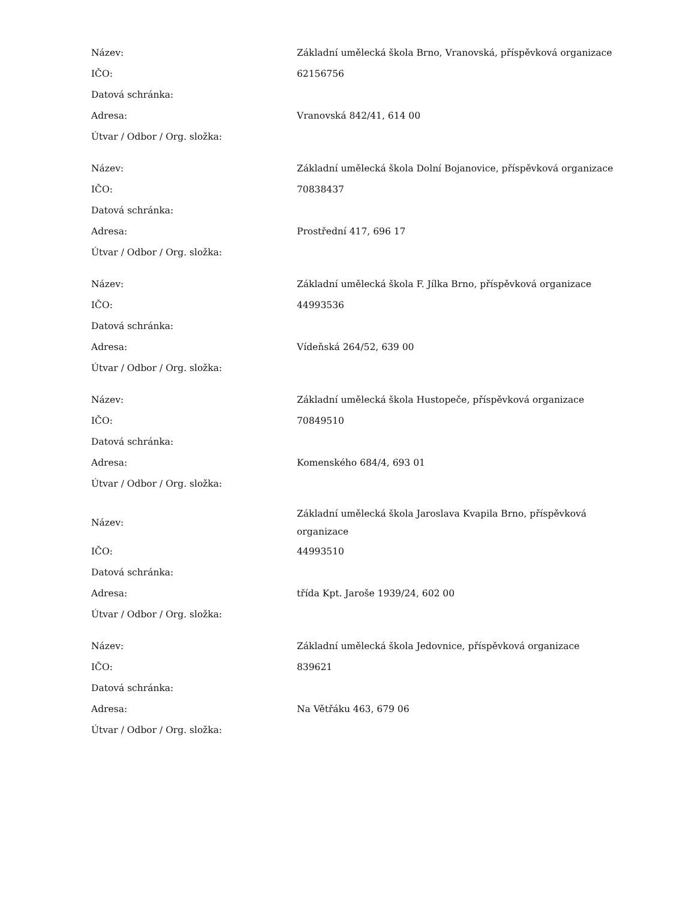| Název: | Základní umělecká škola Brno, Vranovská, příspěvková organizace |
| IČO: | 62156756 |
| Datová schránka: | |
| Adresa: | Vranovská 842/41, 614 00 |
| Útvar / Odbor / Org. složka: | |
| Název: | Základní umělecká škola Dolní Bojanovice, příspěvková organizace |
| IČO: | 70838437 |
| Datová schránka: | |
| Adresa: | Prostřední 417, 696 17 |
| Útvar / Odbor / Org. složka: | |
| Název: | Základní umělecká škola F. Jílka Brno, příspěvková organizace |
| IČO: | 44993536 |
| Datová schránka: | |
| Adresa: | Vídeňská 264/52, 639 00 |
| Útvar / Odbor / Org. složka: | |
| Název: | Základní umělecká škola Hustopeče, příspěvková organizace |
| IČO: | 70849510 |
| Datová schránka: | |
| Adresa: | Komenského 684/4, 693 01 |
| Útvar / Odbor / Org. složka: | |
| Název: | Základní umělecká škola Jaroslava Kvapila Brno, příspěvková organizace |
| IČO: | 44993510 |
| Datová schránka: | |
| Adresa: | třída Kpt. Jaroše 1939/24, 602 00 |
| Útvar / Odbor / Org. složka: | |
| Název: | Základní umělecká škola Jedovnice, příspěvková organizace |
| IČO: | 839621 |
| Datová schránka: | |
| Adresa: | Na Větřáku 463, 679 06 |
| Útvar / Odbor / Org. složka: | |